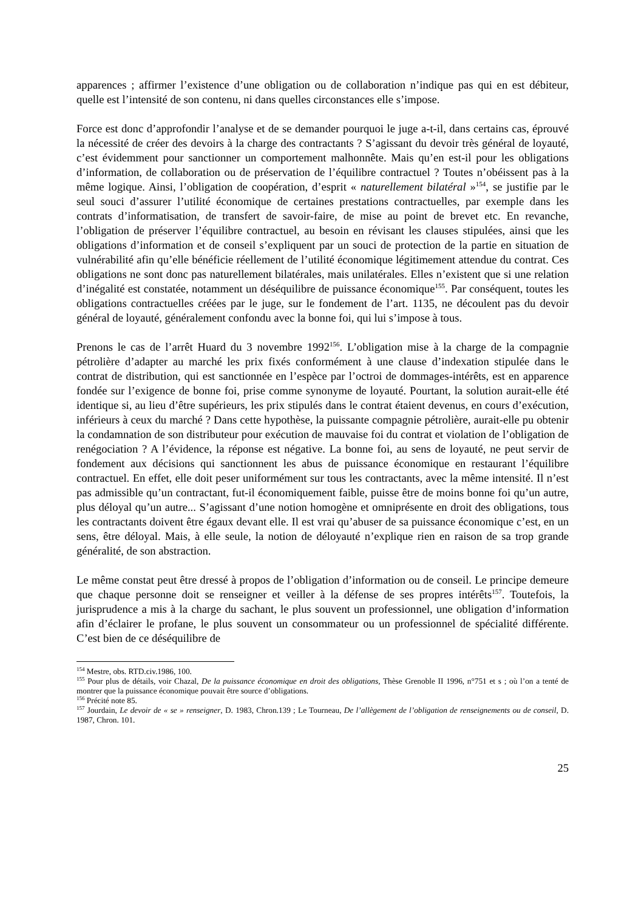apparences ; affirmer l’existence d’une obligation ou de collaboration n’indique pas qui en est débiteur, quelle est l’intensité de son contenu, ni dans quelles circonstances elle s’impose.
Force est donc d’approfondir l’analyse et de se demander pourquoi le juge a-t-il, dans certains cas, éprouvé la nécessité de créer des devoirs à la charge des contractants ? S’agissant du devoir très général de loyauté, c’est évidemment pour sanctionner un comportement malhonnête. Mais qu’en est-il pour les obligations d’information, de collaboration ou de préservation de l’équilibre contractuel ? Toutes n’obéissent pas à la même logique. Ainsi, l’obligation de coopération, d’esprit « naturellement bilatéral »<sup>154</sup>, se justifie par le seul souci d’assurer l’utilité économique de certaines prestations contractuelles, par exemple dans les contrats d’informatisation, de transfert de savoir-faire, de mise au point de brevet etc. En revanche, l’obligation de préserver l’équilibre contractuel, au besoin en révisant les clauses stipulées, ainsi que les obligations d’information et de conseil s’expliquent par un souci de protection de la partie en situation de vulnérabilité afin qu’elle bénéficie réellement de l’utilité économique légitimement attendue du contrat. Ces obligations ne sont donc pas naturellement bilatérales, mais unilatérales. Elles n’existent que si une relation d’inégalité est constatée, notamment un déséquilibre de puissance économique<sup>155</sup>. Par conséquent, toutes les obligations contractuelles créées par le juge, sur le fondement de l’art. 1135, ne découlent pas du devoir général de loyauté, généralement confondu avec la bonne foi, qui lui s’impose à tous.
Prenons le cas de l’arrêt Huard du 3 novembre 1992<sup>156</sup>. L’obligation mise à la charge de la compagnie pétrolière d’adapter au marché les prix fixés conformément à une clause d’indexation stipulée dans le contrat de distribution, qui est sanctionnée en l’espèce par l’octroi de dommages-intérêts, est en apparence fondée sur l’exigence de bonne foi, prise comme synonyme de loyauté. Pourtant, la solution aurait-elle été identique si, au lieu d’être supérieurs, les prix stipulés dans le contrat étaient devenus, en cours d’exécution, inférieurs à ceux du marché ? Dans cette hypothèse, la puissante compagnie pétrolière, aurait-elle pu obtenir la condamnation de son distributeur pour exécution de mauvaise foi du contrat et violation de l’obligation de renégociation ? A l’évidence, la réponse est négative. La bonne foi, au sens de loyauté, ne peut servir de fondement aux décisions qui sanctionnent les abus de puissance économique en restaurant l’équilibre contractuel. En effet, elle doit peser uniformément sur tous les contractants, avec la même intensité. Il n’est pas admissible qu’un contractant, fut-il économiquement faible, puisse être de moins bonne foi qu’un autre, plus déloyal qu’un autre... S’agissant d’une notion homogène et omniprésente en droit des obligations, tous les contractants doivent être égaux devant elle. Il est vrai qu’abuser de sa puissance économique c’est, en un sens, être déloyal. Mais, à elle seule, la notion de déloyauté n’explique rien en raison de sa trop grande généralité, de son abstraction.
Le même constat peut être dressé à propos de l’obligation d’information ou de conseil. Le principe demeure que chaque personne doit se renseigner et veiller à la défense de ses propres intérêts<sup>157</sup>. Toutefois, la jurisprudence a mis à la charge du sachant, le plus souvent un professionnel, une obligation d’information afin d’éclairer le profane, le plus souvent un consommateur ou un professionnel de spécialité différente. C’est bien de ce déséquilibre de
<sup>154</sup> Mestre, obs. RTD.civ.1986, 100.
<sup>155</sup> Pour plus de détails, voir Chazal, De la puissance économique en droit des obligations, Thèse Grenoble II 1996, n°751 et s ; où l’on a tenté de montrer que la puissance économique pouvait être source d’obligations.
<sup>156</sup> Précité note 85.
<sup>157</sup> Jourdain, Le devoir de « se » renseigner, D. 1983, Chron.139 ; Le Tourneau, De l’allègement de l’obligation de renseignements ou de conseil, D. 1987, Chron. 101.
25